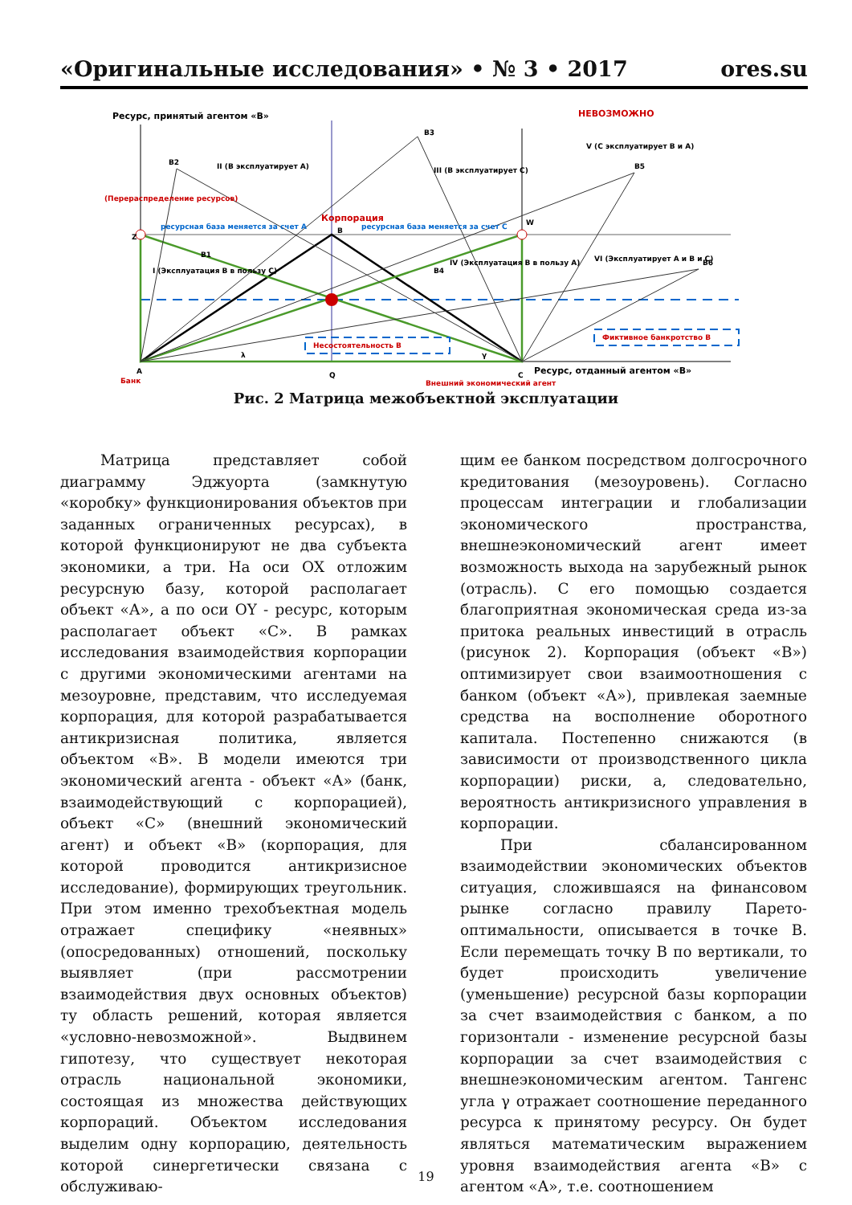«Оригинальные исследования» • № 3 • 2017 ores.su
Ресурс, принятый агентом «В»
НЕВОЗМОЖНО
B2
B3
B5
B6
B4
B1
B
Корпорация
Z
W
II (В эксплуатирует А)
III (В эксплуатирует С)
I (Эксплуатация В в пользу С)
IV (Эксплуатация В в пользу А)
V (С эксплуатирует В и А)
VI (Эксплуатирует А и В и С)
Несостоятельность В
Фиктивное банкротство В
ресурсная база меняется за счет А
ресурсная база меняется за счет С
(Перераспределение ресурсов)
λ
γ
A
Банк
Q
C
Ресурс, отданный агентом «В»
Внешний экономический агент
Рис. 2 Матрица межобъектной эксплуатации
Матрица представляет собой диаграмму Эджуорта (замкнутую «коробку» функционирования объектов при заданных ограниченных ресурсах), в которой функционируют не два субъекта экономики, а три. На оси ОХ отложим ресурсную базу, которой располагает объект «А», а по оси ОY - ресурс, которым располагает объект «С». В рамках исследования взаимодействия корпорации с другими экономическими агентами на мезоуровне, представим, что исследуемая корпорация, для которой разрабатывается антикризисная политика, является объектом «В». В модели имеются три экономический агента - объект «А» (банк, взаимодействующий с корпорацией), объект «С» (внешний экономический агент) и объект «В» (корпорация, для которой проводится антикризисное исследование), формирующих треугольник. При этом именно трехобъектная модель отражает специфику «неявных» (опосредованных) отношений, поскольку выявляет (при рассмотрении взаимодействия двух основных объектов) ту область решений, которая является «условно-невозможной». Выдвинем гипотезу, что существует некоторая отрасль национальной экономики, состоящая из множества действующих корпораций. Объектом исследования выделим одну корпорацию, деятельность которой синергетически связана с обслуживаю-
щим ее банком посредством долгосрочного кредитования (мезоуровень). Согласно процессам интеграции и глобализации экономического пространства, внешнеэкономический агент имеет возможность выхода на зарубежный рынок (отрасль). С его помощью создается благоприятная экономическая среда из-за притока реальных инвестиций в отрасль (рисунок 2). Корпорация (объект «В») оптимизирует свои взаимоотношения с банком (объект «А»), привлекая заемные средства на восполнение оборотного капитала. Постепенно снижаются (в зависимости от производственного цикла корпорации) риски, а, следовательно, вероятность антикризисного управления в корпорации.
При сбалансированном взаимодействии экономических объектов ситуация, сложившаяся на финансовом рынке согласно правилу Парето-оптимальности, описывается в точке В. Если перемещать точку В по вертикали, то будет происходить увеличение (уменьшение) ресурсной базы корпорации за счет взаимодействия с банком, а по горизонтали - изменение ресурсной базы корпорации за счет взаимодействия с внешнеэкономическим агентом. Тангенс угла γ отражает соотношение переданного ресурса к принятому ресурсу. Он будет являться математическим выражением уровня взаимодействия агента «В» с агентом «А», т.е. соотношением
19